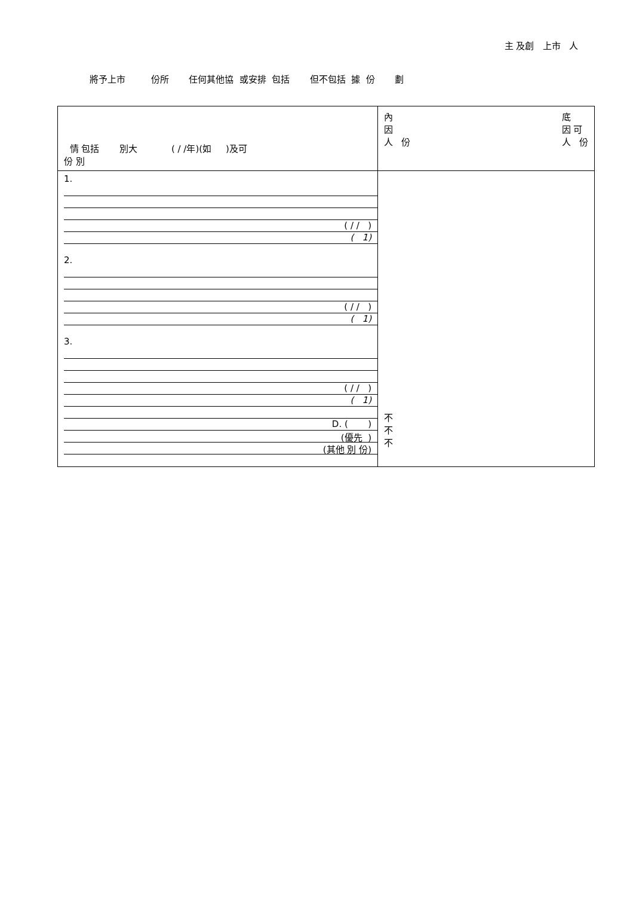主 及創 上市 人
將予上市 份所 任何其他協 或安排 包括 但不包括 據 份 劃
| 情 包括 別大 ( / /年)(如 )及可 份 別 | 內 因 人 份 底 因 可 人 份 |
| 1. ( / / ) ( 1) 2. ( / / ) ( 1) 3. ( / / ) ( 1) D. ( ) (優先 ) (其他 別 份) | 不 不 不 |